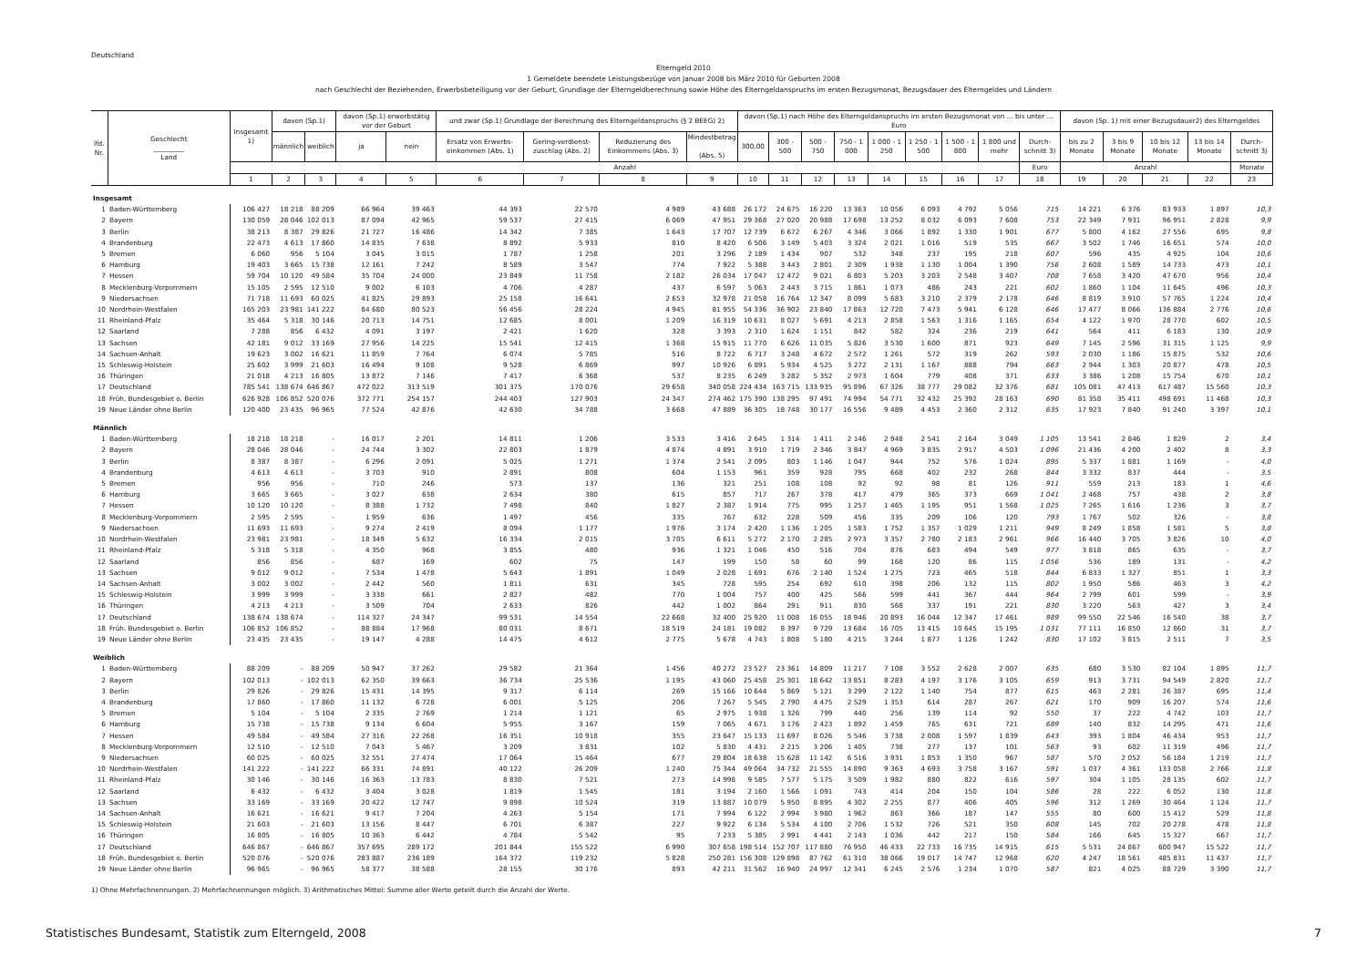Deutschland
Elterngeld 2010
1 Gemeldete beendete Leistungsbezüge von Januar 2008 bis März 2010 für Geburten 2008
nach Geschlecht der Beziehenden, Erwerbsbeteiligung vor der Geburt, Grundlage der Elterngeldberechnung sowie Höhe des Elterngeldanspruchs im ersten Bezugsmonat, Bezugsdauer des Elterngeldes und Ländern
| lfd. Nr. | Geschlecht _________ Land | Insgesamt 1) | davon (Sp.1) | | davon (Sp.1) erwerbstätig vor der Geburt | | und zwar (Sp.1) Grundlage der Berechnung des Elterngeldanspruchs (§ 2 BEEG) 2) | | | | davon (Sp.1) nach Höhe des Elterngeldanspruchs im ersten Bezugsmonat von ... bis unter ... Euro | | | | | | | | | davon (Sp. 1) mit einer Bezugsdauer2) des Elterngeldes | | | | |
| --- | --- | --- | --- | --- | --- | --- | --- | --- | --- | --- | --- | --- | --- | --- | --- | --- | --- | --- | --- | --- | --- | --- | --- | --- |
| | | | männlich | weiblich | ja | nein | Ersatz von Erwerbs-einkommen (Abs. 1) | Gering-verdienst-zuschlag (Abs. 2) | Reduzierung des Einkommens (Abs. 3) | Mindestbetrag (Abs. 5) | 300,00 | 300 - 500 | 500 - 750 | 750 - 1 000 | 1 000 - 1 250 | 1 250 - 1 500 | 1 500 - 1 800 | 1 800 und mehr | Durch-schnitt 3) | bis zu 2 Monate | 3 bis 9 Monate | 10 bis 12 Monate | 13 bis 14 Monate | Durch-schnitt 3) |
| | | Anzahl | | | | | | | | | | | | | | | | | Euro | Anzahl | | | | Monate |
| | | 1 | 2 | 3 | 4 | 5 | 6 | 7 | 8 | 9 | 10 | 11 | 12 | 13 | 14 | 15 | 16 | 17 | 18 | 19 | 20 | 21 | 22 | 23 |
| Insgesamt | | | | | | | | | | | | | | | | | | | | | | | | |
| 1 | Baden-Württemberg | 106 427 | 18 218 | 88 209 | 66 964 | 39 463 | 44 393 | 22 570 | 4 989 | 43 688 | 26 172 | 24 675 | 16 220 | 13 363 | 10 056 | 6 093 | 4 792 | 5 056 | 715 | 14 221 | 6 376 | 83 933 | 1 897 | 10,3 |
| 2 | Bayern | 130 059 | 28 046 | 102 013 | 87 094 | 42 965 | 59 537 | 27 415 | 6 069 | 47 951 | 29 368 | 27 020 | 20 988 | 17 698 | 13 252 | 8 032 | 6 093 | 7 608 | 753 | 22 349 | 7 931 | 96 951 | 2 828 | 9,9 |
| 3 | Berlin | 38 213 | 8 387 | 29 826 | 21 727 | 16 486 | 14 342 | 7 385 | 1 643 | 17 707 | 12 739 | 6 672 | 6 267 | 4 346 | 3 066 | 1 892 | 1 330 | 1 901 | 677 | 5 800 | 4 162 | 27 556 | 695 | 9,8 |
| 4 | Brandenburg | 22 473 | 4 613 | 17 860 | 14 835 | 7 638 | 8 892 | 5 933 | 810 | 8 420 | 6 506 | 3 149 | 5 403 | 3 324 | 2 021 | 1 016 | 519 | 535 | 667 | 3 502 | 1 746 | 16 651 | 574 | 10,0 |
| 5 | Bremen | 6 060 | 956 | 5 104 | 3 045 | 3 015 | 1 787 | 1 258 | 201 | 3 296 | 2 189 | 1 434 | 907 | 532 | 348 | 237 | 195 | 218 | 607 | 596 | 435 | 4 925 | 104 | 10,6 |
| 6 | Hamburg | 19 403 | 3 665 | 15 738 | 12 161 | 7 242 | 8 589 | 3 547 | 774 | 7 922 | 5 388 | 3 443 | 2 801 | 2 309 | 1 938 | 1 130 | 1 004 | 1 390 | 756 | 2 608 | 1 589 | 14 733 | 473 | 10,1 |
| 7 | Hessen | 59 704 | 10 120 | 49 584 | 35 704 | 24 000 | 23 849 | 11 758 | 2 182 | 26 034 | 17 047 | 12 472 | 9 021 | 6 803 | 5 203 | 3 203 | 2 548 | 3 407 | 708 | 7 658 | 3 420 | 47 670 | 956 | 10,4 |
| 8 | Mecklenburg-Vorpommern | 15 105 | 2 595 | 12 510 | 9 002 | 6 103 | 4 706 | 4 287 | 437 | 6 597 | 5 063 | 2 443 | 3 715 | 1 861 | 1 073 | 486 | 243 | 221 | 602 | 1 860 | 1 104 | 11 645 | 496 | 10,3 |
| 9 | Niedersachsen | 71 718 | 11 693 | 60 025 | 41 825 | 29 893 | 25 158 | 16 641 | 2 653 | 32 978 | 21 058 | 16 764 | 12 347 | 8 099 | 5 683 | 3 210 | 2 379 | 2 178 | 646 | 8 819 | 3 910 | 57 765 | 1 224 | 10,4 |
| 10 | Nordrhein-Westfalen | 165 203 | 23 981 | 141 222 | 84 680 | 80 523 | 56 456 | 28 224 | 4 945 | 81 955 | 54 336 | 36 902 | 23 840 | 17 863 | 12 720 | 7 473 | 5 941 | 6 128 | 646 | 17 477 | 8 066 | 136 884 | 2 776 | 10,6 |
| 11 | Rheinland-Pfalz | 35 464 | 5 318 | 30 146 | 20 713 | 14 751 | 12 685 | 8 001 | 1 209 | 16 319 | 10 631 | 8 027 | 5 691 | 4 213 | 2 858 | 1 563 | 1 316 | 1 165 | 654 | 4 122 | 1 970 | 28 770 | 602 | 10,5 |
| 12 | Saarland | 7 288 | 856 | 6 432 | 4 091 | 3 197 | 2 421 | 1 620 | 328 | 3 393 | 2 310 | 1 624 | 1 151 | 842 | 582 | 324 | 236 | 219 | 641 | 564 | 411 | 6 183 | 130 | 10,9 |
| 13 | Sachsen | 42 181 | 9 012 | 33 169 | 27 956 | 14 225 | 15 541 | 12 415 | 1 368 | 15 915 | 11 770 | 6 626 | 11 035 | 5 826 | 3 530 | 1 600 | 871 | 923 | 649 | 7 145 | 2 596 | 31 315 | 1 125 | 9,9 |
| 14 | Sachsen-Anhalt | 19 623 | 3 002 | 16 621 | 11 859 | 7 764 | 6 074 | 5 785 | 516 | 8 722 | 6 717 | 3 248 | 4 672 | 2 572 | 1 261 | 572 | 319 | 262 | 593 | 2 030 | 1 186 | 15 875 | 532 | 10,6 |
| 15 | Schleswig-Holstein | 25 602 | 3 999 | 21 603 | 16 494 | 9 108 | 9 528 | 6 869 | 997 | 10 926 | 6 891 | 5 934 | 4 525 | 3 272 | 2 131 | 1 167 | 888 | 794 | 663 | 2 944 | 1 303 | 20 877 | 478 | 10,5 |
| 16 | Thüringen | 21 018 | 4 213 | 16 805 | 13 872 | 7 146 | 7 417 | 6 368 | 537 | 8 235 | 6 249 | 3 282 | 5 352 | 2 973 | 1 604 | 779 | 408 | 371 | 633 | 3 386 | 1 208 | 15 754 | 670 | 10,1 |
| 17 | Deutschland | 785 541 | 138 674 | 646 867 | 472 022 | 313 519 | 301 375 | 170 076 | 29 658 | 340 058 | 224 434 | 163 715 | 133 935 | 95 896 | 67 326 | 38 777 | 29 082 | 32 376 | 681 | 105 081 | 47 413 | 617 487 | 15 560 | 10,3 |
| 18 | Früh. Bundesgebiet o. Berlin | 626 928 | 106 852 | 520 076 | 372 771 | 254 157 | 244 403 | 127 903 | 24 347 | 274 462 | 175 390 | 138 295 | 97 491 | 74 994 | 54 771 | 32 432 | 25 392 | 28 163 | 690 | 81 358 | 35 411 | 498 691 | 11 468 | 10,3 |
| 19 | Neue Länder ohne Berlin | 120 400 | 23 435 | 96 965 | 77 524 | 42 876 | 42 630 | 34 788 | 3 668 | 47 889 | 36 305 | 18 748 | 30 177 | 16 556 | 9 489 | 4 453 | 2 360 | 2 312 | 635 | 17 923 | 7 840 | 91 240 | 3 397 | 10,1 |
| Männlich | | | | | | | | | | | | | | | | | | | | | | | | |
| 1 | Baden-Württemberg | 18 218 | 18 218 | - | 16 017 | 2 201 | 14 811 | 1 206 | 3 533 | 3 416 | 2 645 | 1 314 | 1 411 | 2 146 | 2 948 | 2 541 | 2 164 | 3 049 | 1 105 | 13 541 | 2 846 | 1 829 | 2 | 3,4 |
| 2 | Bayern | 28 046 | 28 046 | - | 24 744 | 3 302 | 22 803 | 1 879 | 4 874 | 4 891 | 3 910 | 1 719 | 2 346 | 3 847 | 4 969 | 3 835 | 2 917 | 4 503 | 1 096 | 21 436 | 4 200 | 2 402 | 8 | 3,3 |
| 3 | Berlin | 8 387 | 8 387 | - | 6 296 | 2 091 | 5 025 | 1 271 | 1 374 | 2 541 | 2 095 | 803 | 1 146 | 1 047 | 944 | 752 | 576 | 1 024 | 895 | 5 337 | 1 881 | 1 169 | - | 4,0 |
| 4 | Brandenburg | 4 613 | 4 613 | - | 3 703 | 910 | 2 891 | 808 | 604 | 1 153 | 961 | 359 | 928 | 795 | 668 | 402 | 232 | 268 | 844 | 3 332 | 837 | 444 | - | 3,5 |
| 5 | Bremen | 956 | 956 | - | 710 | 246 | 573 | 137 | 136 | 321 | 251 | 108 | 108 | 92 | 92 | 98 | 81 | 126 | 911 | 559 | 213 | 183 | 1 | 4,6 |
| 6 | Hamburg | 3 665 | 3 665 | - | 3 027 | 638 | 2 634 | 380 | 615 | 857 | 717 | 267 | 378 | 417 | 479 | 365 | 373 | 669 | 1 041 | 2 468 | 757 | 438 | 2 | 3,8 |
| 7 | Hessen | 10 120 | 10 120 | - | 8 388 | 1 732 | 7 498 | 840 | 1 827 | 2 387 | 1 914 | 775 | 995 | 1 257 | 1 465 | 1 195 | 951 | 1 568 | 1 025 | 7 265 | 1 616 | 1 236 | 3 | 3,7 |
| 8 | Mecklenburg-Vorpommern | 2 595 | 2 595 | - | 1 959 | 636 | 1 497 | 456 | 335 | 767 | 632 | 228 | 509 | 456 | 335 | 209 | 106 | 120 | 793 | 1 767 | 502 | 326 | - | 3,8 |
| 9 | Niedersachsen | 11 693 | 11 693 | - | 9 274 | 2 419 | 8 094 | 1 177 | 1 976 | 3 174 | 2 420 | 1 136 | 1 205 | 1 583 | 1 752 | 1 357 | 1 029 | 1 211 | 949 | 8 249 | 1 858 | 1 581 | 5 | 3,8 |
| 10 | Nordrhein-Westfalen | 23 981 | 23 981 | - | 18 349 | 5 632 | 16 334 | 2 015 | 3 705 | 6 611 | 5 272 | 2 170 | 2 285 | 2 973 | 3 357 | 2 780 | 2 183 | 2 961 | 966 | 16 440 | 3 705 | 3 826 | 10 | 4,0 |
| 11 | Rheinland-Pfalz | 5 318 | 5 318 | - | 4 350 | 968 | 3 855 | 480 | 936 | 1 321 | 1 046 | 450 | 516 | 704 | 876 | 683 | 494 | 549 | 977 | 3 818 | 865 | 635 | - | 3,7 |
| 12 | Saarland | 856 | 856 | - | 687 | 169 | 602 | 75 | 147 | 199 | 150 | 58 | 60 | 99 | 168 | 120 | 86 | 115 | 1 056 | 536 | 189 | 131 | - | 4,2 |
| 13 | Sachsen | 9 012 | 9 012 | - | 7 534 | 1 478 | 5 643 | 1 891 | 1 049 | 2 028 | 1 691 | 676 | 2 140 | 1 524 | 1 275 | 723 | 465 | 518 | 844 | 6 833 | 1 327 | 851 | 1 | 3,3 |
| 14 | Sachsen-Anhalt | 3 002 | 3 002 | - | 2 442 | 560 | 1 811 | 631 | 345 | 728 | 595 | 254 | 692 | 610 | 398 | 206 | 132 | 115 | 802 | 1 950 | 586 | 463 | 3 | 4,2 |
| 15 | Schleswig-Holstein | 3 999 | 3 999 | - | 3 338 | 661 | 2 827 | 482 | 770 | 1 004 | 757 | 400 | 425 | 566 | 599 | 441 | 367 | 444 | 964 | 2 799 | 601 | 599 | - | 3,9 |
| 16 | Thüringen | 4 213 | 4 213 | - | 3 509 | 704 | 2 633 | 826 | 442 | 1 002 | 864 | 291 | 911 | 830 | 568 | 337 | 191 | 221 | 830 | 3 220 | 563 | 427 | 3 | 3,4 |
| 17 | Deutschland | 138 674 | 138 674 | - | 114 327 | 24 347 | 99 531 | 14 554 | 22 668 | 32 400 | 25 920 | 11 008 | 16 055 | 18 946 | 20 893 | 16 044 | 12 347 | 17 461 | 989 | 99 550 | 22 546 | 16 540 | 38 | 3,7 |
| 18 | Früh. Bundesgebiet o. Berlin | 106 852 | 106 852 | - | 88 884 | 17 968 | 80 031 | 8 671 | 18 519 | 24 181 | 19 082 | 8 397 | 9 729 | 13 684 | 16 705 | 13 415 | 10 645 | 15 195 | 1 031 | 77 111 | 16 850 | 12 860 | 31 | 3,7 |
| 19 | Neue Länder ohne Berlin | 23 435 | 23 435 | - | 19 147 | 4 288 | 14 475 | 4 612 | 2 775 | 5 678 | 4 743 | 1 808 | 5 180 | 4 215 | 3 244 | 1 877 | 1 126 | 1 242 | 830 | 17 102 | 3 815 | 2 511 | 7 | 3,5 |
| Weiblich | | | | | | | | | | | | | | | | | | | | | | | | |
| 1 | Baden-Württemberg | 88 209 | - | 88 209 | 50 947 | 37 262 | 29 582 | 21 364 | 1 456 | 40 272 | 23 527 | 23 361 | 14 809 | 11 217 | 7 108 | 3 552 | 2 628 | 2 007 | 635 | 680 | 3 530 | 82 104 | 1 895 | 11,7 |
| 2 | Bayern | 102 013 | - | 102 013 | 62 350 | 39 663 | 36 734 | 25 536 | 1 195 | 43 060 | 25 458 | 25 301 | 18 642 | 13 851 | 8 283 | 4 197 | 3 176 | 3 105 | 659 | 913 | 3 731 | 94 549 | 2 820 | 11,7 |
| 3 | Berlin | 29 826 | - | 29 826 | 15 431 | 14 395 | 9 317 | 6 114 | 269 | 15 166 | 10 644 | 5 869 | 5 121 | 3 299 | 2 122 | 1 140 | 754 | 877 | 615 | 463 | 2 281 | 26 387 | 695 | 11,4 |
| 4 | Brandenburg | 17 860 | - | 17 860 | 11 132 | 6 728 | 6 001 | 5 125 | 206 | 7 267 | 5 545 | 2 790 | 4 475 | 2 529 | 1 353 | 614 | 287 | 267 | 621 | 170 | 909 | 16 207 | 574 | 11,6 |
| 5 | Bremen | 5 104 | - | 5 104 | 2 335 | 2 769 | 1 214 | 1 121 | 65 | 2 975 | 1 938 | 1 326 | 799 | 440 | 256 | 139 | 114 | 92 | 550 | 37 | 222 | 4 742 | 103 | 11,7 |
| 6 | Hamburg | 15 738 | - | 15 738 | 9 134 | 6 604 | 5 955 | 3 167 | 159 | 7 065 | 4 671 | 3 176 | 2 423 | 1 892 | 1 459 | 765 | 631 | 721 | 689 | 140 | 832 | 14 295 | 471 | 11,6 |
| 7 | Hessen | 49 584 | - | 49 584 | 27 316 | 22 268 | 16 351 | 10 918 | 355 | 23 647 | 15 133 | 11 697 | 8 026 | 5 546 | 3 738 | 2 008 | 1 597 | 1 839 | 643 | 393 | 1 804 | 46 434 | 953 | 11,7 |
| 8 | Mecklenburg-Vorpommern | 12 510 | - | 12 510 | 7 043 | 5 467 | 3 209 | 3 831 | 102 | 5 830 | 4 431 | 2 215 | 3 206 | 1 405 | 738 | 277 | 137 | 101 | 563 | 93 | 602 | 11 319 | 496 | 11,7 |
| 9 | Niedersachsen | 60 025 | - | 60 025 | 32 551 | 27 474 | 17 064 | 15 464 | 677 | 29 804 | 18 638 | 15 628 | 11 142 | 6 516 | 3 931 | 1 853 | 1 350 | 967 | 587 | 570 | 2 052 | 56 184 | 1 219 | 11,7 |
| 10 | Nordrhein-Westfalen | 141 222 | - | 141 222 | 66 331 | 74 891 | 40 122 | 26 209 | 1 240 | 75 344 | 49 064 | 34 732 | 21 555 | 14 890 | 9 363 | 4 693 | 3 758 | 3 167 | 591 | 1 037 | 4 361 | 133 058 | 2 766 | 11,8 |
| 11 | Rheinland-Pfalz | 30 146 | - | 30 146 | 16 363 | 13 783 | 8 830 | 7 521 | 273 | 14 998 | 9 585 | 7 577 | 5 175 | 3 509 | 1 982 | 880 | 822 | 616 | 597 | 304 | 1 105 | 28 135 | 602 | 11,7 |
| 12 | Saarland | 6 432 | - | 6 432 | 3 404 | 3 028 | 1 819 | 1 545 | 181 | 3 194 | 2 160 | 1 566 | 1 091 | 743 | 414 | 204 | 150 | 104 | 586 | 28 | 222 | 6 052 | 130 | 11,8 |
| 13 | Sachsen | 33 169 | - | 33 169 | 20 422 | 12 747 | 9 898 | 10 524 | 319 | 13 887 | 10 079 | 5 950 | 8 895 | 4 302 | 2 255 | 877 | 406 | 405 | 596 | 312 | 1 269 | 30 464 | 1 124 | 11,7 |
| 14 | Sachsen-Anhalt | 16 621 | - | 16 621 | 9 417 | 7 204 | 4 263 | 5 154 | 171 | 7 994 | 6 122 | 2 994 | 3 980 | 1 962 | 863 | 366 | 187 | 147 | 555 | 80 | 600 | 15 412 | 529 | 11,8 |
| 15 | Schleswig-Holstein | 21 603 | - | 21 603 | 13 156 | 8 447 | 6 701 | 6 387 | 227 | 9 922 | 6 134 | 5 534 | 4 100 | 2 706 | 1 532 | 726 | 521 | 350 | 608 | 145 | 702 | 20 278 | 478 | 11,8 |
| 16 | Thüringen | 16 805 | - | 16 805 | 10 363 | 6 442 | 4 784 | 5 542 | 95 | 7 233 | 5 385 | 2 991 | 4 441 | 2 143 | 1 036 | 442 | 217 | 150 | 584 | 166 | 645 | 15 327 | 667 | 11,7 |
| 17 | Deutschland | 646 867 | - | 646 867 | 357 695 | 289 172 | 201 844 | 155 522 | 6 990 | 307 658 | 198 514 | 152 707 | 117 880 | 76 950 | 46 433 | 22 733 | 16 735 | 14 915 | 615 | 5 531 | 24 867 | 600 947 | 15 522 | 11,7 |
| 18 | Früh. Bundesgebiet o. Berlin | 520 076 | - | 520 076 | 283 887 | 236 189 | 164 372 | 119 232 | 5 828 | 250 281 | 156 308 | 129 898 | 87 762 | 61 310 | 38 066 | 19 017 | 14 747 | 12 968 | 620 | 4 247 | 18 561 | 485 831 | 11 437 | 11,7 |
| 19 | Neue Länder ohne Berlin | 96 965 | - | 96 965 | 58 377 | 38 588 | 28 155 | 30 176 | 893 | 42 211 | 31 562 | 16 940 | 24 997 | 12 341 | 6 245 | 2 576 | 1 234 | 1 070 | 587 | 821 | 4 025 | 88 729 | 3 390 | 11,7 |
1) Ohne Mehrfachnennungen. 2) Mehrfachnennungen möglich. 3) Arithmetisches Mittel: Summe aller Werte geteilt durch die Anzahl der Werte.
Statistisches Bundesamt, Statistik zum Elterngeld, 2008 7